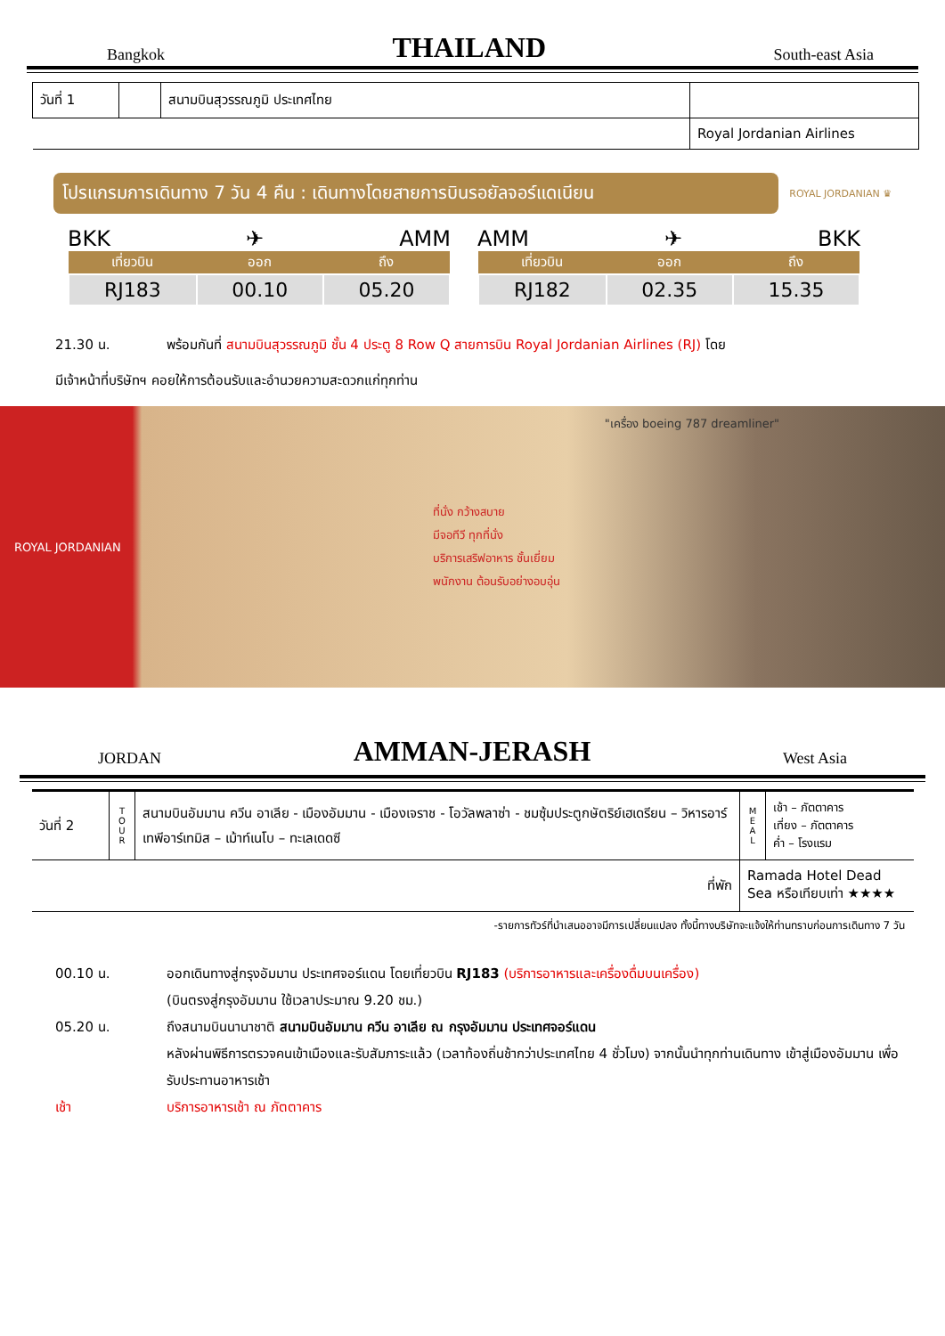Bangkok THAILAND South-east Asia
| วันที่ 1 | | สนามบินสุวรรณภูมิ ประเทศไทย | |
| | | | Royal Jordanian Airlines |
โปรแกรมการเดินทาง 7 วัน 4 คืน : เดินทางโดยสายการบินรอยัลจอร์แดเนียน
ROYAL JORDANIAN ♛
BKK ✈ AMM
| เที่ยวบิน | ออก | ถึง |
| --- | --- | --- |
| RJ183 | 00.10 | 05.20 |
AMM ✈ BKK
| เที่ยวบิน | ออก | ถึง |
| --- | --- | --- |
| RJ182 | 02.35 | 15.35 |
21.30 น. พร้อมกันที่ สนามบินสุวรรณภูมิ ชั้น 4 ประตู 8 Row Q สายการบิน Royal Jordanian Airlines (RJ) โดย
มีเจ้าหน้าที่บริษัทฯ คอยให้การต้อนรับและอำนวยความสะดวกแก่ทุกท่าน
ROYAL JORDANIAN ที่นั่ง กว้างสบาย
มีจอทีวี ทุกที่นั่ง
บริการเสริฟอาหาร ชั้นเยี่ยม
พนักงาน ต้อนรับอย่างอบอุ่น "เครื่อง boeing 787 dreamliner"
JORDAN AMMAN-JERASH West Asia
| วันที่ 2 | T O U R | สนามบินอัมมาน ควีน อาเลีย - เมืองอัมมาน - เมืองเจราช - โอวัลพลาซ่า - ชมซุ้มประตูกษัตริย์เฮเดรียน – วิหารอาร์เทพีอาร์เทมิส – เม้าท์เนโบ – ทะเลเดดซี | M E A L | เช้า – ภัตตาคาร เที่ยง – ภัตตาคาร ค่ำ – โรงแรม |
| ที่พัก | | | Ramada Hotel Dead Sea หรือเทียบเท่า ★★★★ | |
-รายการทัวร์ที่นำเสนออาจมีการเปลี่ยนแปลง ทั้งนี้ทางบริษัทจะแจ้งให้ท่านทราบก่อนการเดินทาง 7 วัน
00.10 น. ออกเดินทางสู่กรุงอัมมาน ประเทศจอร์แดน โดยเที่ยวบิน RJ183 (บริการอาหารและเครื่องดื่มบนเครื่อง)
(บินตรงสู่กรุงอัมมาน ใช้เวลาประมาณ 9.20 ชม.)
05.20 น. ถึงสนามบินนานาชาติ สนามบินอัมมาน ควีน อาเลีย ณ กรุงอัมมาน ประเทศจอร์แดน
หลังผ่านพิธีการตรวจคนเข้าเมืองและรับสัมภาระแล้ว (เวลาท้องถิ่นช้ากว่าประเทศไทย 4 ชั่วโมง) จากนั้นนำทุกท่านเดินทาง เข้าสู่เมืองอัมมาน เพื่อรับประทานอาหารเช้า
เช้า บริการอาหารเช้า ณ ภัตตาคาร